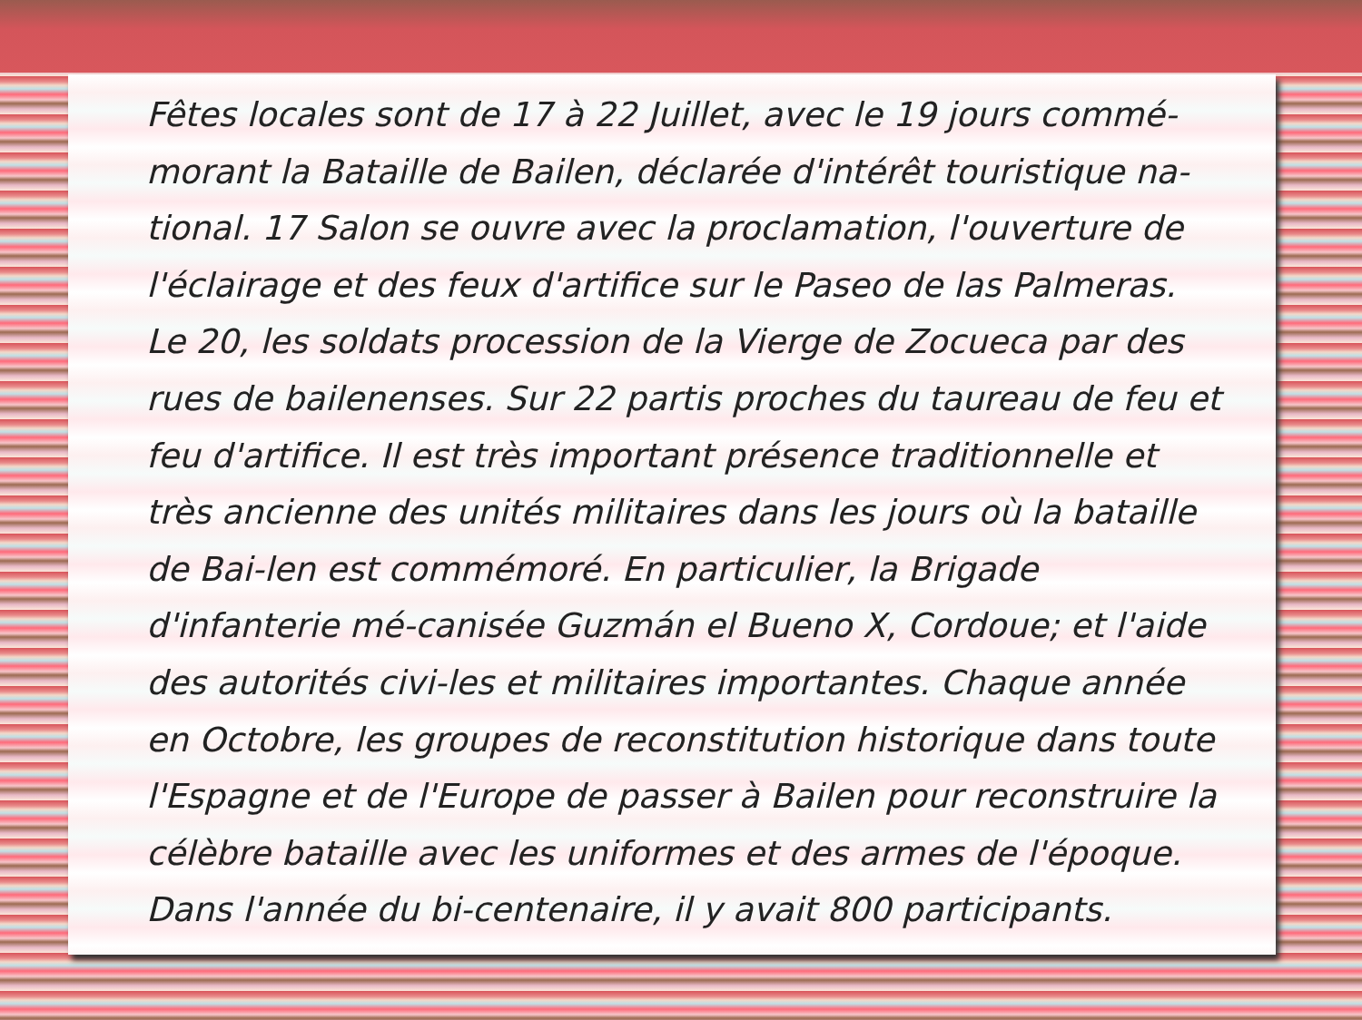Fêtes locales sont de 17 à 22 Juillet, avec le 19 jours commé-morant la Bataille de Bailen, déclarée d'intérêt touristique na-tional. 17 Salon se ouvre avec la proclamation, l'ouverture de l'éclairage et des feux d'artifice sur le Paseo de las Palmeras. Le 20, les soldats procession de la Vierge de Zocueca par des rues de bailenenses. Sur 22 partis proches du taureau de feu et feu d'artifice. Il est très important présence traditionnelle et très ancienne des unités militaires dans les jours où la bataille de Bai-len est commémoré. En particulier, la Brigade d'infanterie mé-canisée Guzmán el Bueno X, Cordoue; et l'aide des autorités civi-les et militaires importantes. Chaque année en Octobre, les groupes de reconstitution historique dans toute l'Espagne et de l'Europe de passer à Bailen pour reconstruire la célèbre bataille avec les uniformes et des armes de l'époque. Dans l'année du bi-centenaire, il y avait 800 participants.